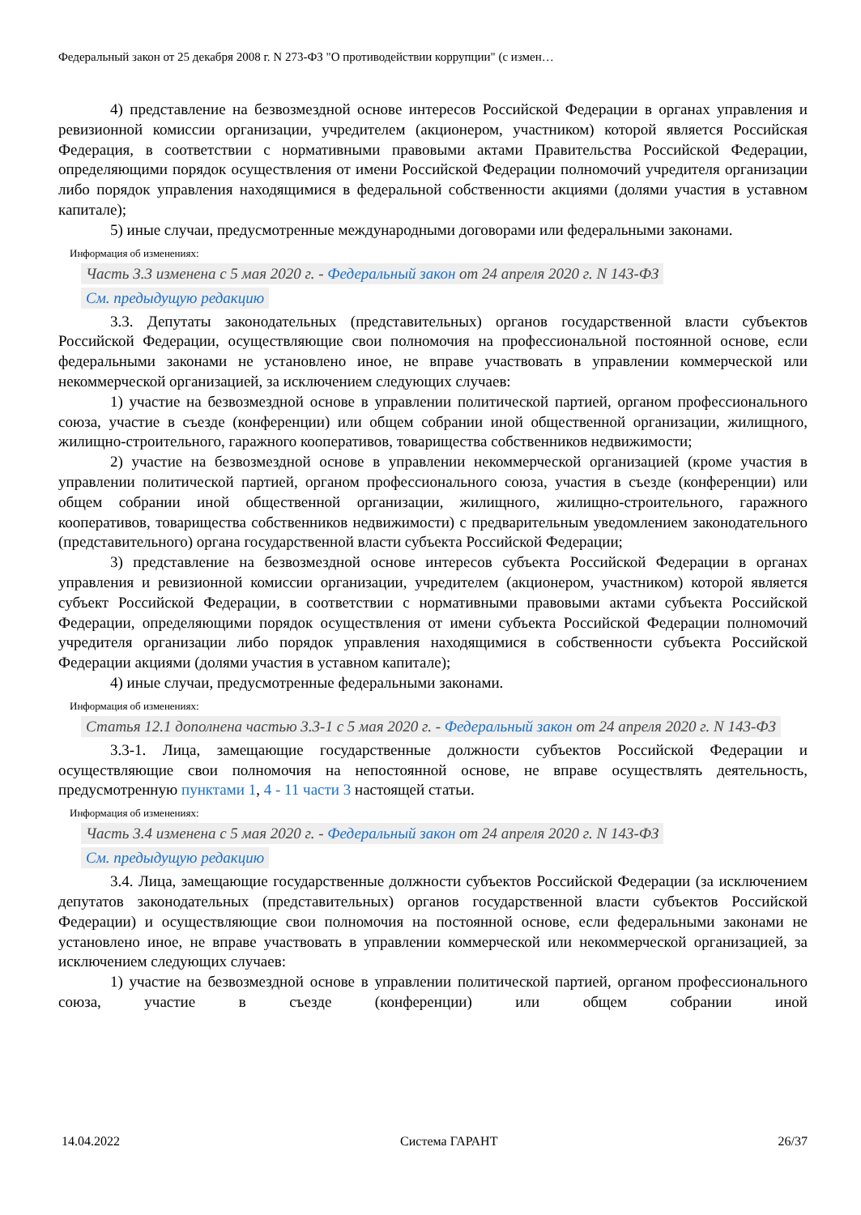Федеральный закон от 25 декабря 2008 г. N 273-ФЗ "О противодействии коррупции" (с измен…
4) представление на безвозмездной основе интересов Российской Федерации в органах управления и ревизионной комиссии организации, учредителем (акционером, участником) которой является Российская Федерация, в соответствии с нормативными правовыми актами Правительства Российской Федерации, определяющими порядок осуществления от имени Российской Федерации полномочий учредителя организации либо порядок управления находящимися в федеральной собственности акциями (долями участия в уставном капитале);
5) иные случаи, предусмотренные международными договорами или федеральными законами.
Информация об изменениях:
Часть 3.3 изменена с 5 мая 2020 г. - Федеральный закон от 24 апреля 2020 г. N 143-ФЗ
См. предыдущую редакцию
3.3. Депутаты законодательных (представительных) органов государственной власти субъектов Российской Федерации, осуществляющие свои полномочия на профессиональной постоянной основе, если федеральными законами не установлено иное, не вправе участвовать в управлении коммерческой или некоммерческой организацией, за исключением следующих случаев:
1) участие на безвозмездной основе в управлении политической партией, органом профессионального союза, участие в съезде (конференции) или общем собрании иной общественной организации, жилищного, жилищно-строительного, гаражного кооперативов, товарищества собственников недвижимости;
2) участие на безвозмездной основе в управлении некоммерческой организацией (кроме участия в управлении политической партией, органом профессионального союза, участия в съезде (конференции) или общем собрании иной общественной организации, жилищного, жилищно-строительного, гаражного кооперативов, товарищества собственников недвижимости) с предварительным уведомлением законодательного (представительного) органа государственной власти субъекта Российской Федерации;
3) представление на безвозмездной основе интересов субъекта Российской Федерации в органах управления и ревизионной комиссии организации, учредителем (акционером, участником) которой является субъект Российской Федерации, в соответствии с нормативными правовыми актами субъекта Российской Федерации, определяющими порядок осуществления от имени субъекта Российской Федерации полномочий учредителя организации либо порядок управления находящимися в собственности субъекта Российской Федерации акциями (долями участия в уставном капитале);
4) иные случаи, предусмотренные федеральными законами.
Информация об изменениях:
Статья 12.1 дополнена частью 3.3-1 с 5 мая 2020 г. - Федеральный закон от 24 апреля 2020 г. N 143-ФЗ
3.3-1. Лица, замещающие государственные должности субъектов Российской Федерации и осуществляющие свои полномочия на непостоянной основе, не вправе осуществлять деятельность, предусмотренную пунктами 1, 4 - 11 части 3 настоящей статьи.
Информация об изменениях:
Часть 3.4 изменена с 5 мая 2020 г. - Федеральный закон от 24 апреля 2020 г. N 143-ФЗ
См. предыдущую редакцию
3.4. Лица, замещающие государственные должности субъектов Российской Федерации (за исключением депутатов законодательных (представительных) органов государственной власти субъектов Российской Федерации) и осуществляющие свои полномочия на постоянной основе, если федеральными законами не установлено иное, не вправе участвовать в управлении коммерческой или некоммерческой организацией, за исключением следующих случаев:
1) участие на безвозмездной основе в управлении политической партией, органом профессионального союза, участие в съезде (конференции) или общем собрании иной
14.04.2022 Система ГАРАНТ 26/37